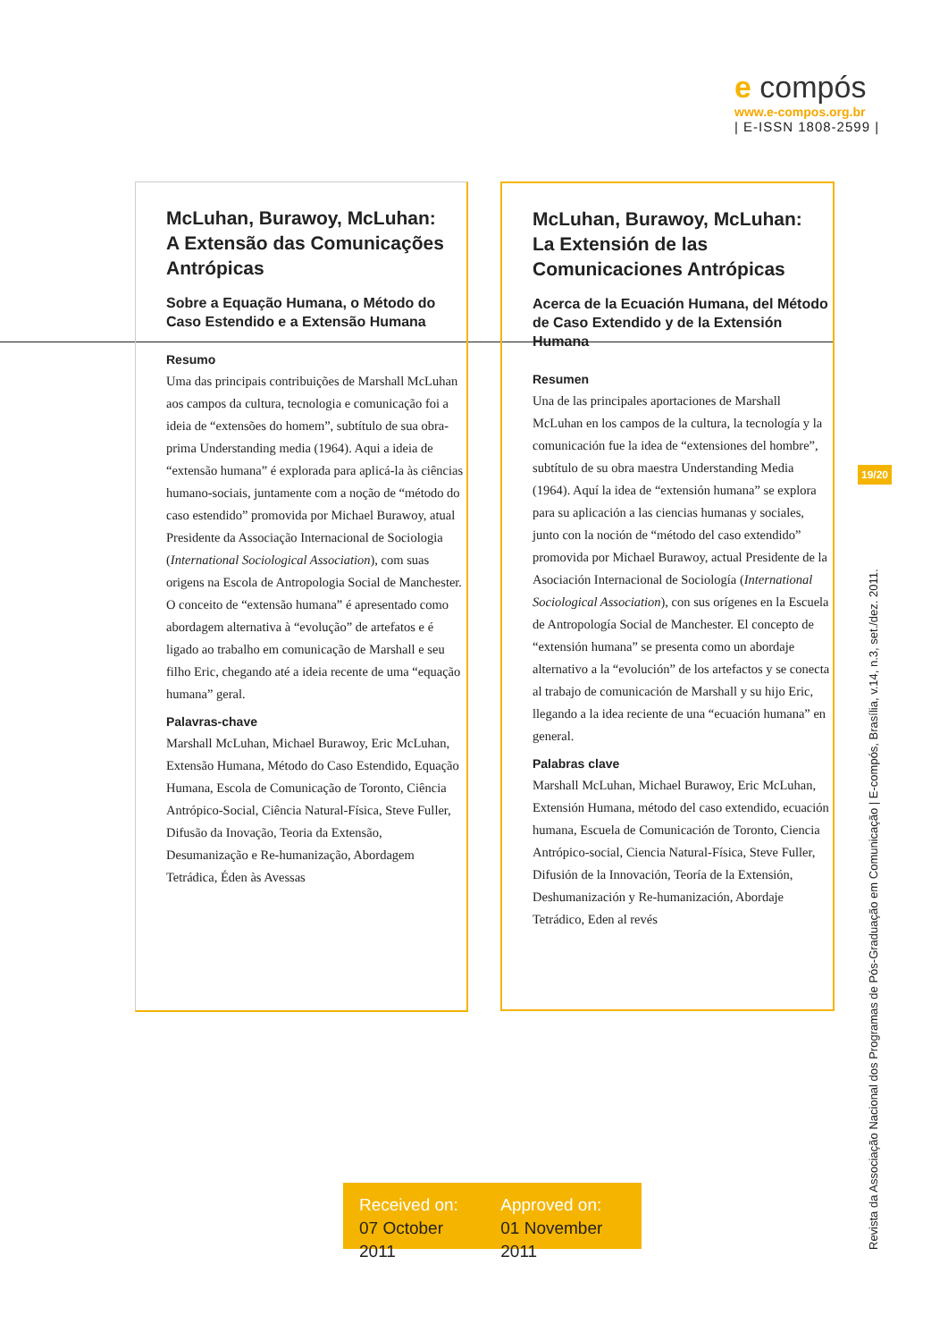e compós
www.e-compos.org.br
| E-ISSN 1808-2599 |
McLuhan, Burawoy, McLuhan:
A Extensão das Comunicações Antrópicas
Sobre a Equação Humana, o Método do Caso Estendido e a Extensão Humana
Resumo
Uma das principais contribuições de Marshall McLuhan aos campos da cultura, tecnologia e comunicação foi a ideia de “extensões do homem”, subtítulo de sua obra-prima Understanding media (1964). Aqui a ideia de “extensão humana” é explorada para aplicá-la às ciências humano-sociais, juntamente com a noção de “método do caso estendido” promovida por Michael Burawoy, atual Presidente da Associação Internacional de Sociologia (International Sociological Association), com suas origens na Escola de Antropologia Social de Manchester. O conceito de “extensão humana” é apresentado como abordagem alternativa à “evolução” de artefatos e é ligado ao trabalho em comunicação de Marshall e seu filho Eric, chegando até a ideia recente de uma “equação humana” geral.
Palavras-chave
Marshall McLuhan, Michael Burawoy, Eric McLuhan, Extensão Humana, Método do Caso Estendido, Equação Humana, Escola de Comunicação de Toronto, Ciência Antrópico-Social, Ciência Natural-Física, Steve Fuller, Difusão da Inovação, Teoria da Extensão, Desumanização e Re-humanização, Abordagem Tetrádica, Éden às Avessas
McLuhan, Burawoy, McLuhan:
La Extensión de las Comunicaciones Antrópicas
Acerca de la Ecuación Humana, del Método de Caso Extendido y de la Extensión Humana
Resumen
Una de las principales aportaciones de Marshall McLuhan en los campos de la cultura, la tecnología y la comunicación fue la idea de “extensiones del hombre”, subtítulo de su obra maestra Understanding Media (1964). Aquí la idea de “extensión humana” se explora para su aplicación a las ciencias humanas y sociales, junto con la noción de “método del caso extendido” promovida por Michael Burawoy, actual Presidente de la Asociación Internacional de Sociología (International Sociological Association), con sus orígenes en la Escuela de Antropología Social de Manchester. El concepto de “extensión humana” se presenta como un abordaje alternativo a la “evolución” de los artefactos y se conecta al trabajo de comunicación de Marshall y su hijo Eric, llegando a la idea reciente de una “ecuación humana” en general.
Palabras clave
Marshall McLuhan, Michael Burawoy, Eric McLuhan, Extensión Humana, método del caso extendido, ecuación humana, Escuela de Comunicación de Toronto, Ciencia Antrópico-social, Ciencia Natural-Física, Steve Fuller, Difusión de la Innovación, Teoría de la Extensión, Deshumanización y Re-humanización, Abordaje Tetrádico, Eden al revés
19/20
Revista da Associação Nacional dos Programas de Pós-Graduação em Comunicação | E-compós, Brasília, v.14, n.3, set./dez. 2011.
Received on:
07 October 2011
Approved on:
01 November 2011